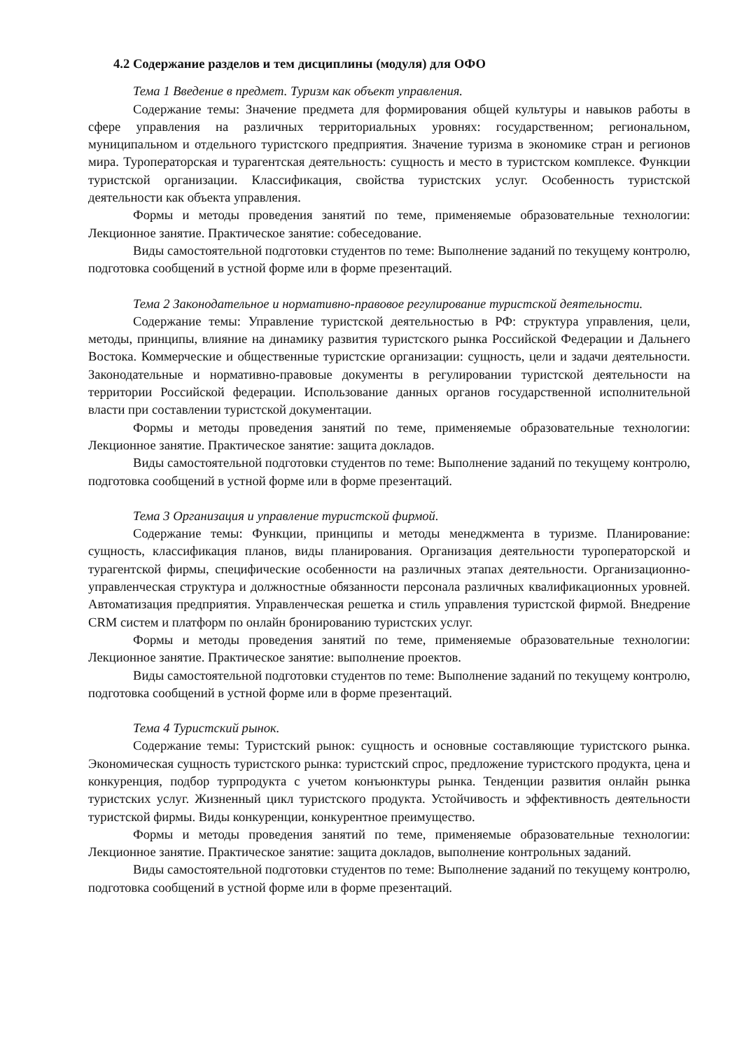4.2 Содержание разделов и тем дисциплины (модуля) для ОФО
Тема 1 Введение в предмет. Туризм как объект управления.
Содержание темы: Значение предмета для формирования общей культуры и навыков работы в сфере управления на различных территориальных уровнях: государственном; региональном, муниципальном и отдельного туристского предприятия. Значение туризма в экономике стран и регионов мира. Туроператорская и турагентская деятельность: сущность и место в туристском комплексе. Функции туристской организации. Классификация, свойства туристских услуг. Особенность туристской деятельности как объекта управления.
Формы и методы проведения занятий по теме, применяемые образовательные технологии: Лекционное занятие. Практическое занятие: собеседование.
Виды самостоятельной подготовки студентов по теме: Выполнение заданий по текущему контролю, подготовка сообщений в устной форме или в форме презентаций.
Тема 2 Законодательное и нормативно-правовое регулирование туристской деятельности.
Содержание темы: Управление туристской деятельностью в РФ: структура управления, цели, методы, принципы, влияние на динамику развития туристского рынка Российской Федерации и Дальнего Востока. Коммерческие и общественные туристские организации: сущность, цели и задачи деятельности. Законодательные и нормативно-правовые документы в регулировании туристской деятельности на территории Российской федерации. Использование данных органов государственной исполнительной власти при составлении туристской документации.
Формы и методы проведения занятий по теме, применяемые образовательные технологии: Лекционное занятие. Практическое занятие: защита докладов.
Виды самостоятельной подготовки студентов по теме: Выполнение заданий по текущему контролю, подготовка сообщений в устной форме или в форме презентаций.
Тема 3 Организация и управление туристской фирмой.
Содержание темы: Функции, принципы и методы менеджмента в туризме. Планирование: сущность, классификация планов, виды планирования. Организация деятельности туроператорской и турагентской фирмы, специфические особенности на различных этапах деятельности. Организационно-управленческая структура и должностные обязанности персонала различных квалификационных уровней. Автоматизация предприятия. Управленческая решетка и стиль управления туристской фирмой. Внедрение CRM систем и платформ по онлайн бронированию туристских услуг.
Формы и методы проведения занятий по теме, применяемые образовательные технологии: Лекционное занятие. Практическое занятие: выполнение проектов.
Виды самостоятельной подготовки студентов по теме: Выполнение заданий по текущему контролю, подготовка сообщений в устной форме или в форме презентаций.
Тема 4 Туристский рынок.
Содержание темы: Туристский рынок: сущность и основные составляющие туристского рынка. Экономическая сущность туристского рынка: туристский спрос, предложение туристского продукта, цена и конкуренция, подбор турпродукта с учетом конъюнктуры рынка. Тенденции развития онлайн рынка туристских услуг. Жизненный цикл туристского продукта. Устойчивость и эффективность деятельности туристской фирмы. Виды конкуренции, конкурентное преимущество.
Формы и методы проведения занятий по теме, применяемые образовательные технологии: Лекционное занятие. Практическое занятие: защита докладов, выполнение контрольных заданий.
Виды самостоятельной подготовки студентов по теме: Выполнение заданий по текущему контролю, подготовка сообщений в устной форме или в форме презентаций.